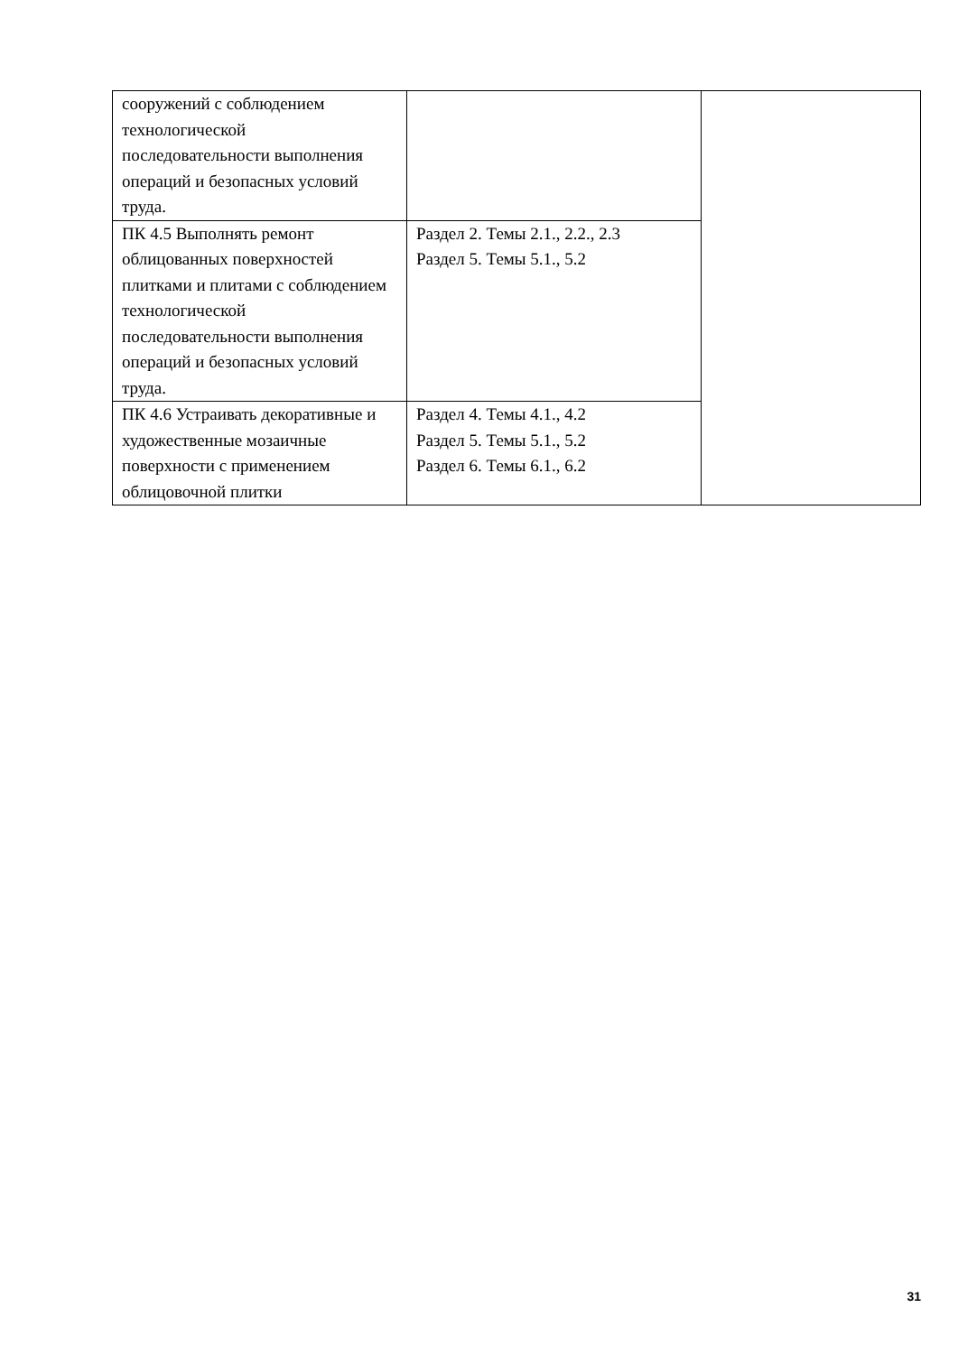| сооружений с соблюдением технологической последовательности выполнения операций и безопасных условий труда. | | |
| ПК 4.5 Выполнять ремонт облицованных поверхностей плитками и плитами с соблюдением технологической последовательности выполнения операций и безопасных условий труда. | Раздел 2. Темы 2.1., 2.2., 2.3 Раздел 5. Темы 5.1., 5.2 | |
| ПК 4.6 Устраивать декоративные и художественные мозаичные поверхности с применением облицовочной плитки | Раздел 4. Темы 4.1., 4.2 Раздел 5. Темы 5.1., 5.2 Раздел 6. Темы 6.1., 6.2 | |
31